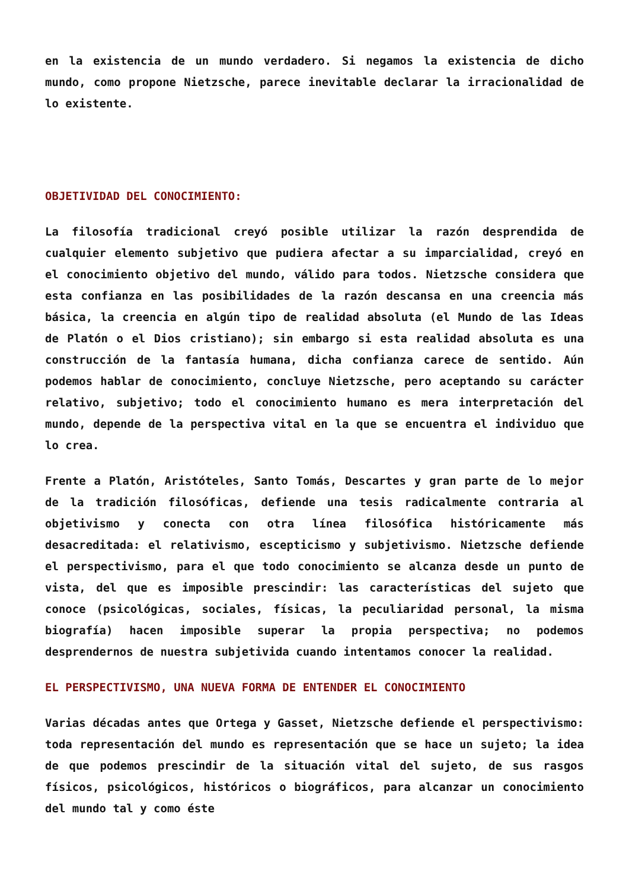en la existencia de un mundo verdadero. Si negamos la existencia de dicho mundo, como propone Nietzsche, parece inevitable declarar la irracionalidad de lo existente.
OBJETIVIDAD DEL CONOCIMIENTO:
La filosofía tradicional creyó posible utilizar la razón desprendida de cualquier elemento subjetivo que pudiera afectar a su imparcialidad, creyó en el conocimiento objetivo del mundo, válido para todos. Nietzsche considera que esta confianza en las posibilidades de la razón descansa en una creencia más básica, la creencia en algún tipo de realidad absoluta (el Mundo de las Ideas de Platón o el Dios cristiano); sin embargo si esta realidad absoluta es una construcción de la fantasía humana, dicha confianza carece de sentido. Aún podemos hablar de conocimiento, concluye Nietzsche, pero aceptando su carácter relativo, subjetivo; todo el conocimiento humano es mera interpretación del mundo, depende de la perspectiva vital en la que se encuentra el individuo que lo crea.
Frente a Platón, Aristóteles, Santo Tomás, Descartes y gran parte de lo mejor de la tradición filosóficas, defiende una tesis radicalmente contraria al objetivismo y conecta con otra línea filosófica históricamente más desacreditada: el relativismo, escepticismo y subjetivismo. Nietzsche defiende el perspectivismo, para el que todo conocimiento se alcanza desde un punto de vista, del que es imposible prescindir: las características del sujeto que conoce (psicológicas, sociales, físicas, la peculiaridad personal, la misma biografía) hacen imposible superar la propia perspectiva; no podemos desprendernos de nuestra subjetivida cuando intentamos conocer la realidad.
EL PERSPECTIVISMO, UNA NUEVA FORMA DE ENTENDER EL CONOCIMIENTO
Varias décadas antes que Ortega y Gasset, Nietzsche defiende el perspectivismo: toda representación del mundo es representación que se hace un sujeto; la idea de que podemos prescindir de la situación vital del sujeto, de sus rasgos físicos, psicológicos, históricos o biográficos, para alcanzar un conocimiento del mundo tal y como éste